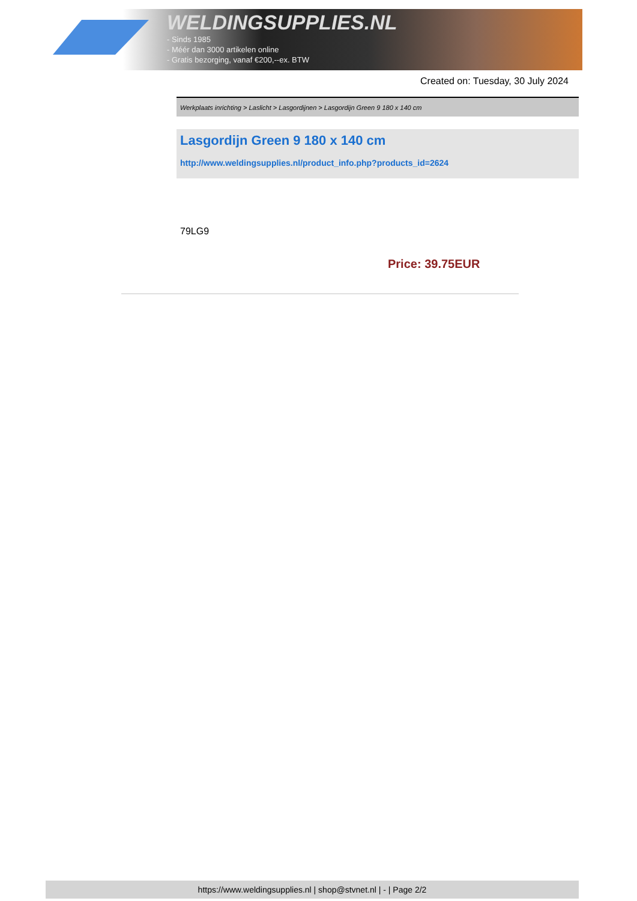WELDINGSUPPLIES.NL
- Sinds 1985
- Méér dan 3000 artikelen online
- Gratis bezorging, vanaf €200,--ex. BTW
Created on: Tuesday, 30 July 2024
Werkplaats inrichting > Laslicht > Lasgordijnen > Lasgordijn Green 9 180 x 140 cm
Lasgordijn Green 9 180 x 140 cm
http://www.weldingsupplies.nl/product_info.php?products_id=2624
79LG9
Price: 39.75EUR
https://www.weldingsupplies.nl | shop@stvnet.nl | - | Page 2/2